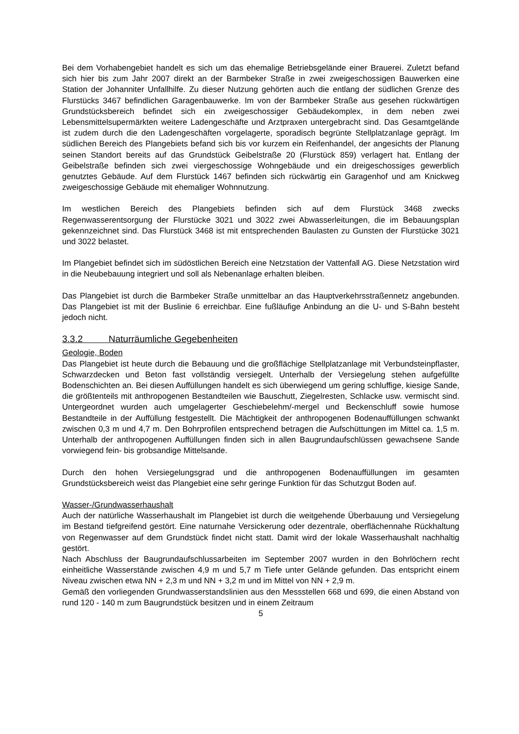Bei dem Vorhabengebiet handelt es sich um das ehemalige Betriebsgelände einer Brauerei. Zuletzt befand sich hier bis zum Jahr 2007 direkt an der Barmbeker Straße in zwei zweigeschossigen Bauwerken eine Station der Johanniter Unfallhilfe. Zu dieser Nutzung gehörten auch die entlang der südlichen Grenze des Flurstücks 3467 befindlichen Garagenbauwerke. Im von der Barmbeker Straße aus gesehen rückwärtigen Grundstücksbereich befindet sich ein zweigeschossiger Gebäudekomplex, in dem neben zwei Lebensmittelsupermärkten weitere Ladengeschäfte und Arztpraxen untergebracht sind. Das Gesamtgelände ist zudem durch die den Ladengeschäften vorgelagerte, sporadisch begrünte Stellplatzanlage geprägt. Im südlichen Bereich des Plangebiets befand sich bis vor kurzem ein Reifenhandel, der angesichts der Planung seinen Standort bereits auf das Grundstück Geibelstraße 20 (Flurstück 859) verlagert hat. Entlang der Geibelstraße befinden sich zwei viergeschossige Wohngebäude und ein dreigeschossiges gewerblich genutztes Gebäude. Auf dem Flurstück 1467 befinden sich rückwärtig ein Garagenhof und am Knickweg zweigeschossige Gebäude mit ehemaliger Wohnnutzung.
Im westlichen Bereich des Plangebiets befinden sich auf dem Flurstück 3468 zwecks Regenwasserentsorgung der Flurstücke 3021 und 3022 zwei Abwasserleitungen, die im Bebauungsplan gekennzeichnet sind. Das Flurstück 3468 ist mit entsprechenden Baulasten zu Gunsten der Flurstücke 3021 und 3022 belastet.
Im Plangebiet befindet sich im südöstlichen Bereich eine Netzstation der Vattenfall AG. Diese Netzstation wird in die Neubebauung integriert und soll als Nebenanlage erhalten bleiben.
Das Plangebiet ist durch die Barmbeker Straße unmittelbar an das Hauptverkehrsstraßennetz angebunden. Das Plangebiet ist mit der Buslinie 6 erreichbar. Eine fußläufige Anbindung an die U- und S-Bahn besteht jedoch nicht.
3.3.2 Naturräumliche Gegebenheiten
Geologie, Boden
Das Plangebiet ist heute durch die Bebauung und die großflächige Stellplatzanlage mit Verbundsteinpflaster, Schwarzdecken und Beton fast vollständig versiegelt. Unterhalb der Versiegelung stehen aufgefüllte Bodenschichten an. Bei diesen Auffüllungen handelt es sich überwiegend um gering schluffige, kiesige Sande, die größtenteils mit anthropogenen Bestandteilen wie Bauschutt, Ziegelresten, Schlacke usw. vermischt sind. Untergeordnet wurden auch umgelagerter Geschiebelehm/-mergel und Beckenschluff sowie humose Bestandteile in der Auffüllung festgestellt. Die Mächtigkeit der anthropogenen Bodenauffüllungen schwankt zwischen 0,3 m und 4,7 m. Den Bohrprofilen entsprechend betragen die Aufschüttungen im Mittel ca. 1,5 m. Unterhalb der anthropogenen Auffüllungen finden sich in allen Baugrundaufschlüssen gewachsene Sande vorwiegend fein- bis grobsandige Mittelsande.
Durch den hohen Versiegelungsgrad und die anthropogenen Bodenauffüllungen im gesamten Grundstücksbereich weist das Plangebiet eine sehr geringe Funktion für das Schutzgut Boden auf.
Wasser-/Grundwasserhaushalt
Auch der natürliche Wasserhaushalt im Plangebiet ist durch die weitgehende Überbauung und Versiegelung im Bestand tiefgreifend gestört. Eine naturnahe Versickerung oder dezentrale, oberflächennahe Rückhaltung von Regenwasser auf dem Grundstück findet nicht statt. Damit wird der lokale Wasserhaushalt nachhaltig gestört.
Nach Abschluss der Baugrundaufschlussarbeiten im September 2007 wurden in den Bohrlöchern recht einheitliche Wasserstände zwischen 4,9 m und 5,7 m Tiefe unter Gelände gefunden. Das entspricht einem Niveau zwischen etwa NN + 2,3 m und NN + 3,2 m und im Mittel von NN + 2,9 m.
Gemäß den vorliegenden Grundwasserstandslinien aus den Messstellen 668 und 699, die einen Abstand von rund 120 - 140 m zum Baugrundstück besitzen und in einem Zeitraum
5